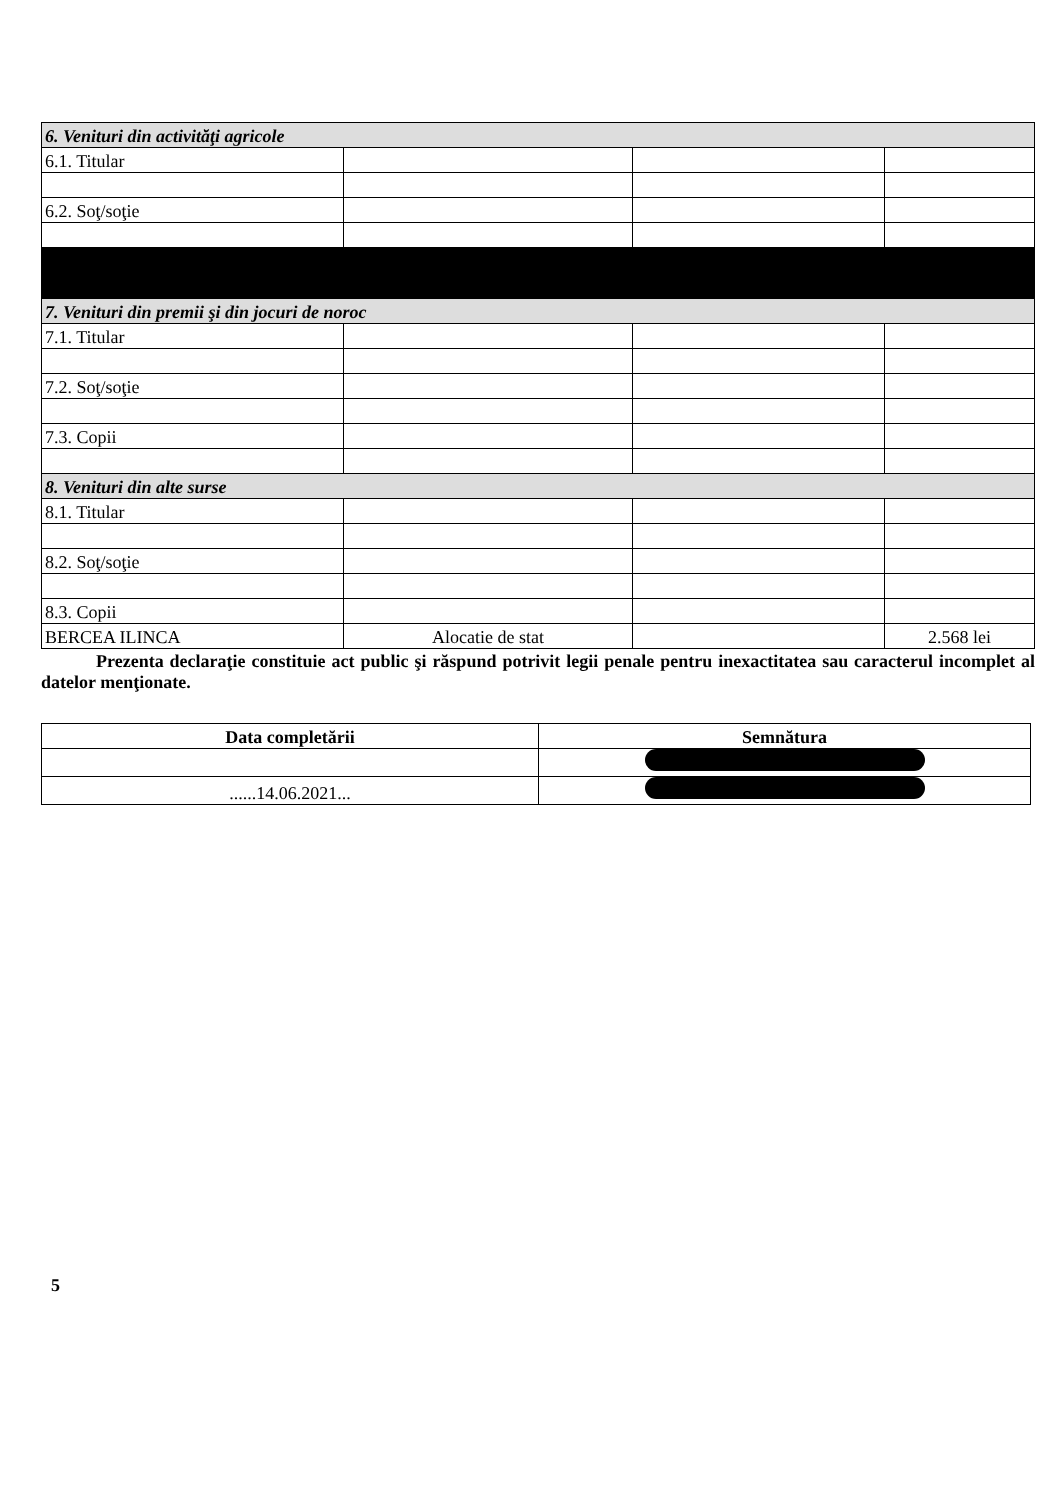| 6. Venituri din activităţi agricole | | | |
| 6.1. Titular | | | |
| 6.2. Soţ/soţie | | | |
| 7. Venituri din premii şi din jocuri de noroc | | | |
| 7.1. Titular | | | |
| 7.2. Soţ/soţie | | | |
| 7.3. Copii | | | |
| 8. Venituri din alte surse | | | |
| 8.1. Titular | | | |
| 8.2. Soţ/soţie | | | |
| 8.3. Copii | | | |
| BERCEA ILINCA | Alocatie de stat | | 2.568 lei |
Prezenta declaraţie constituie act public şi răspund potrivit legii penale pentru inexactitatea sau caracterul incomplet al datelor menţionate.
| Data completării | Semnătura |
| ......14.06.2021... | |
5